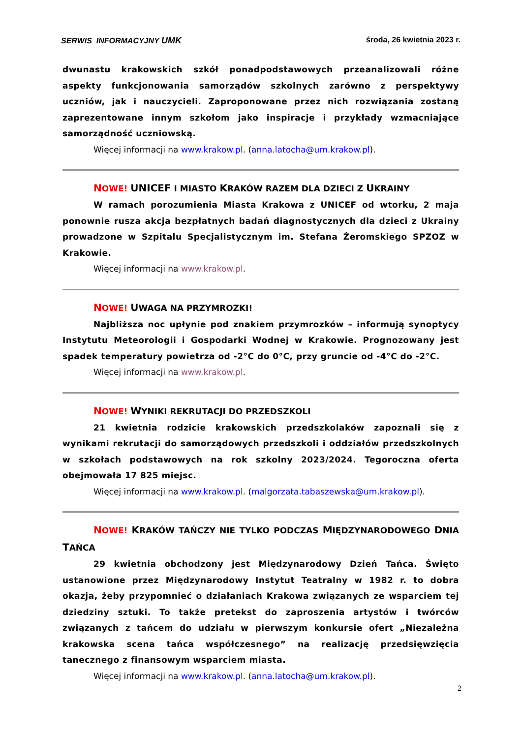SERWIS INFORMACYJNY UMK środa, 26 kwietnia 2023 r.
dwunastu krakowskich szkół ponadpodstawowych przeanalizowali różne aspekty funkcjonowania samorządów szkolnych zarówno z perspektywy uczniów, jak i nauczycieli. Zaproponowane przez nich rozwiązania zostaną zaprezentowane innym szkołom jako inspiracje i przykłady wzmacniające samorządność uczniowską.
Więcej informacji na www.krakow.pl. (anna.latocha@um.krakow.pl).
NOWE! UNICEF I MIASTO KRAKÓW RAZEM DLA DZIECI Z UKRAINY
W ramach porozumienia Miasta Krakowa z UNICEF od wtorku, 2 maja ponownie rusza akcja bezpłatnych badań diagnostycznych dla dzieci z Ukrainy prowadzone w Szpitalu Specjalistycznym im. Stefana Żeromskiego SPZOZ w Krakowie.
Więcej informacji na www.krakow.pl.
NOWE! UWAGA NA PRZYMROZKI!
Najbliższa noc upłynie pod znakiem przymrozków – informują synoptycy Instytutu Meteorologii i Gospodarki Wodnej w Krakowie. Prognozowany jest spadek temperatury powietrza od -2°C do 0°C, przy gruncie od -4°C do -2°C.
Więcej informacji na www.krakow.pl.
NOWE! WYNIKI REKRUTACJI DO PRZEDSZKOLI
21 kwietnia rodzicie krakowskich przedszkolaków zapoznali się z wynikami rekrutacji do samorządowych przedszkoli i oddziałów przedszkolnych w szkołach podstawowych na rok szkolny 2023/2024. Tegoroczna oferta obejmowała 17 825 miejsc.
Więcej informacji na www.krakow.pl. (malgorzata.tabaszewska@um.krakow.pl).
NOWE! KRAKÓW TAŃCZY NIE TYLKO PODCZAS MIĘDZYNARODOWEGO DNIA TAŃCA
29 kwietnia obchodzony jest Międzynarodowy Dzień Tańca. Święto ustanowione przez Międzynarodowy Instytut Teatralny w 1982 r. to dobra okazja, żeby przypomnieć o działaniach Krakowa związanych ze wsparciem tej dziedziny sztuki. To także pretekst do zaproszenia artystów i twórców związanych z tańcem do udziału w pierwszym konkursie ofert „Niezależna krakowska scena tańca współczesnego” na realizację przedsięwzięcia tanecznego z finansowym wsparciem miasta.
Więcej informacji na www.krakow.pl. (anna.latocha@um.krakow.pl).
2